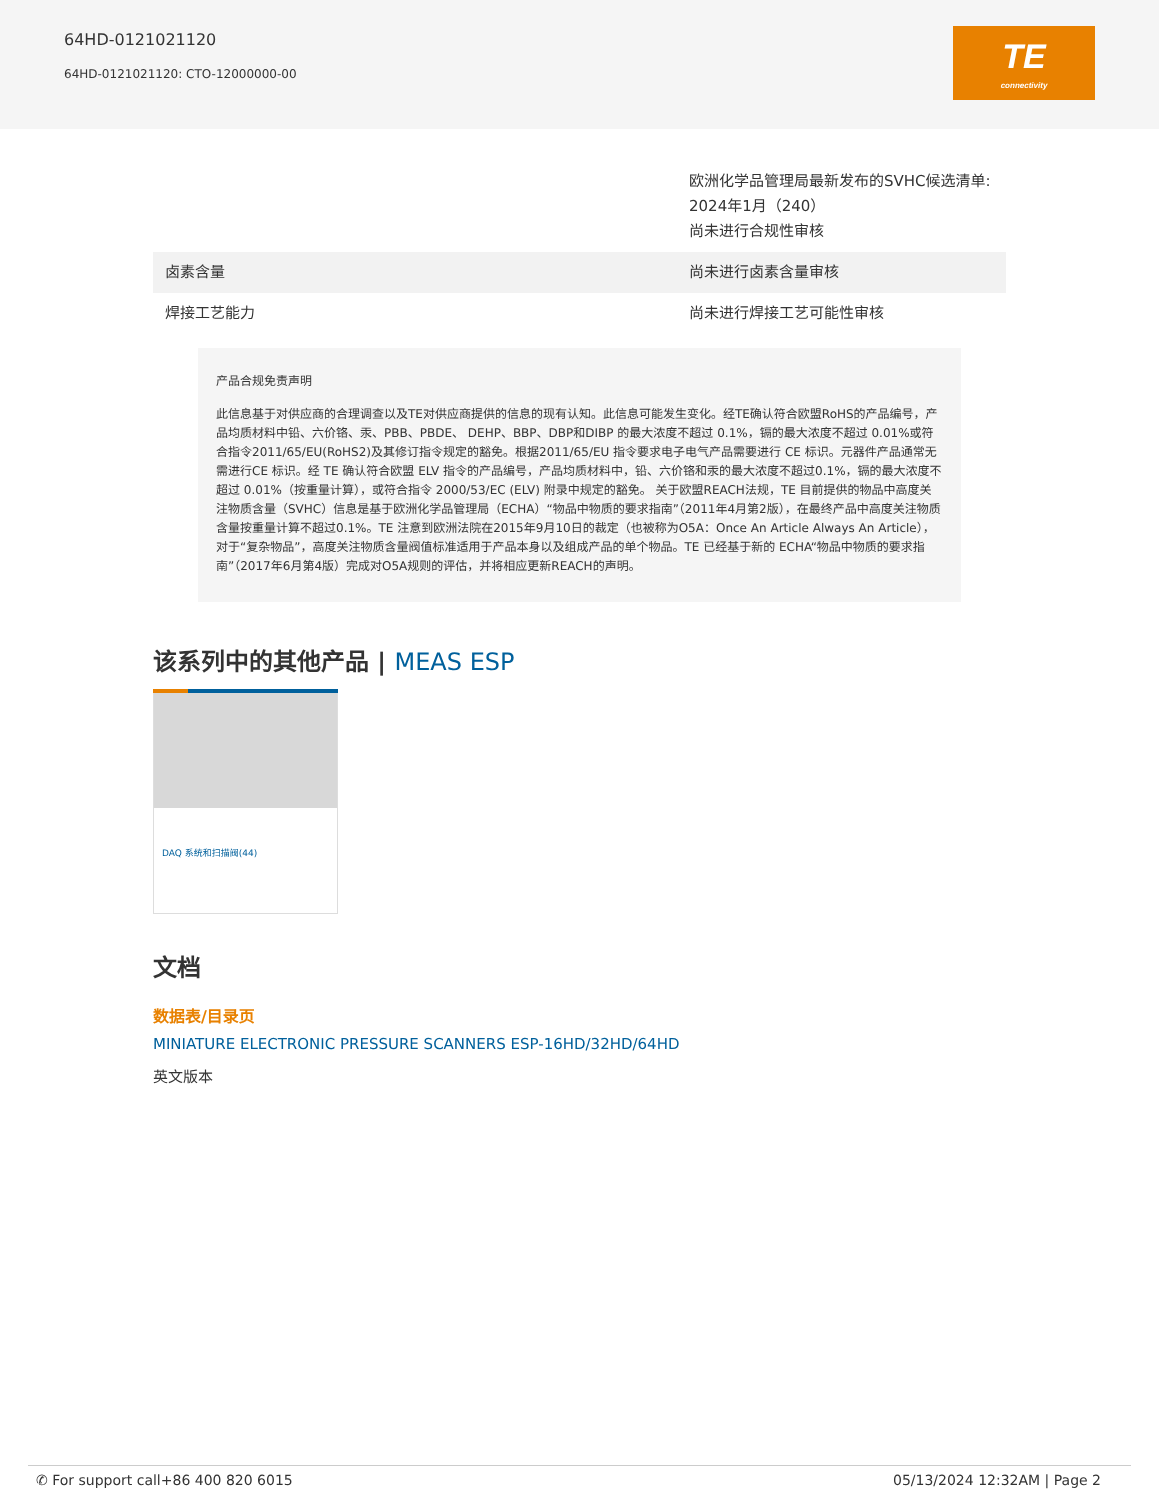64HD-0121021120
64HD-0121021120: CTO-12000000-00
TE
connectivity
| | 欧洲化学品管理局最新发布的SVHC候选清单: 2024年1月（240） 尚未进行合规性审核 |
| 卤素含量 | 尚未进行卤素含量审核 |
| 焊接工艺能力 | 尚未进行焊接工艺可能性审核 |
产品合规免责声明
此信息基于对供应商的合理调查以及TE对供应商提供的信息的现有认知。此信息可能发生变化。经TE确认符合欧盟RoHS的产品编号，产品均质材料中铅、六价铬、汞、PBB、PBDE、 DEHP、BBP、DBP和DIBP 的最大浓度不超过 0.1%，镉的最大浓度不超过 0.01%或符合指令2011/65/EU(RoHS2)及其修订指令规定的豁免。根据2011/65/EU 指令要求电子电气产品需要进行 CE 标识。元器件产品通常无需进行CE 标识。经 TE 确认符合欧盟 ELV 指令的产品编号，产品均质材料中，铅、六价铬和汞的最大浓度不超过0.1%，镉的最大浓度不超过 0.01%（按重量计算），或符合指令 2000/53/EC (ELV) 附录中规定的豁免。 关于欧盟REACH法规，TE 目前提供的物品中高度关注物质含量（SVHC）信息是基于欧洲化学品管理局（ECHA）“物品中物质的要求指南”（2011年4月第2版），在最终产品中高度关注物质含量按重量计算不超过0.1%。TE 注意到欧洲法院在2015年9月10日的裁定（也被称为O5A：Once An Article Always An Article），对于“复杂物品”，高度关注物质含量阀值标准适用于产品本身以及组成产品的单个物品。TE 已经基于新的 ECHA“物品中物质的要求指南”（2017年6月第4版）完成对O5A规则的评估，并将相应更新REACH的声明。
该系列中的其他产品 | MEAS ESP
DAQ 系统和扫描阀(44)
文档
数据表/目录页
MINIATURE ELECTRONIC PRESSURE SCANNERS ESP-16HD/32HD/64HD
英文版本
✆ For support call+86 400 820 6015 05/13/2024 12:32AM | Page 2